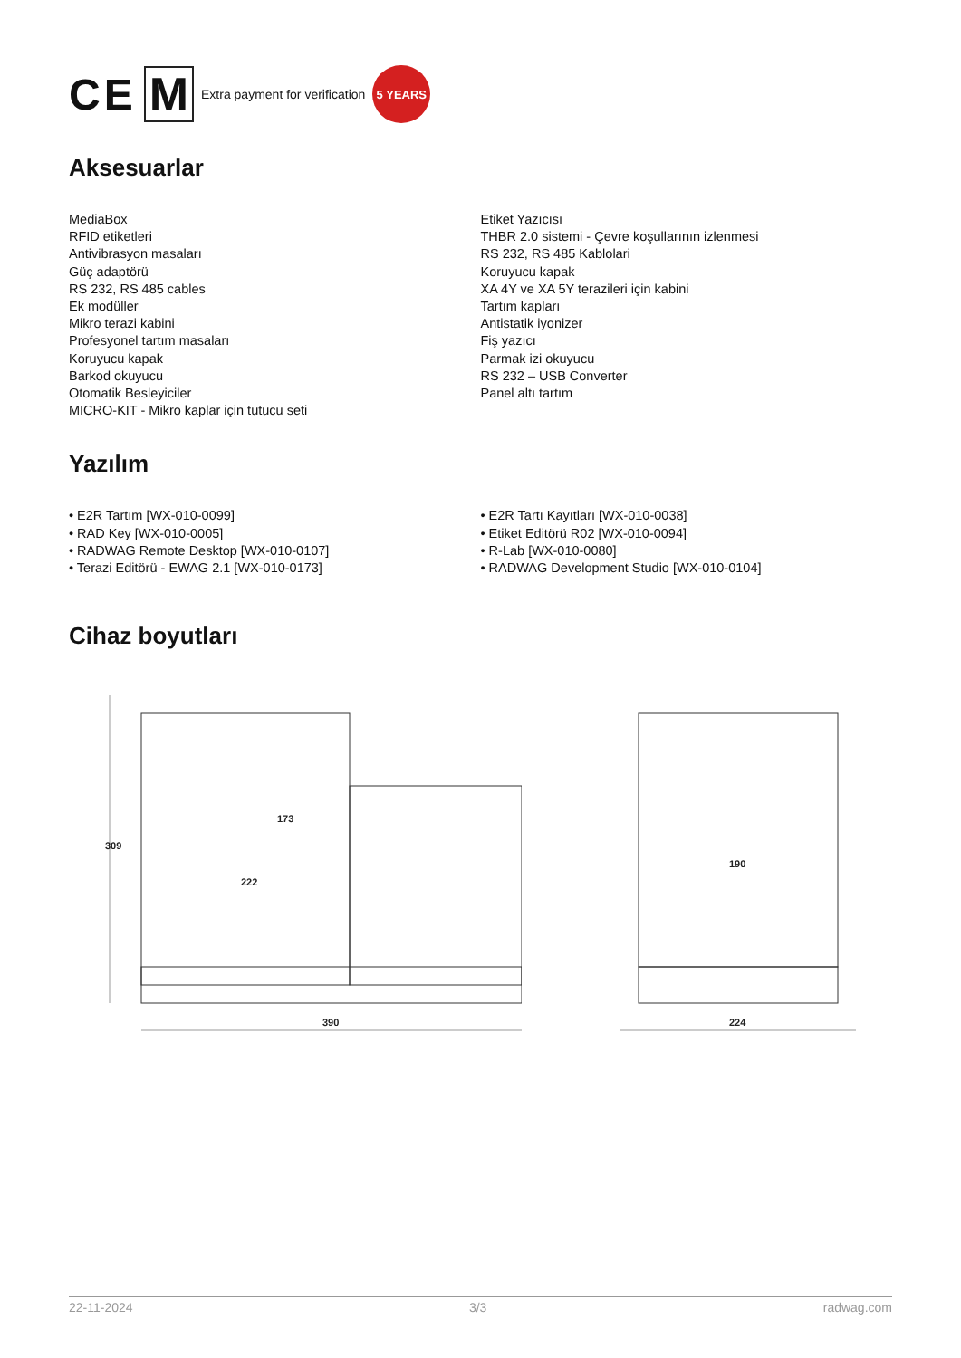CE M Extra payment for verification 5 YEARS
Aksesuarlar
MediaBox
RFID etiketleri
Antivibrasyon masaları
Güç adaptörü
RS 232, RS 485 cables
Ek modüller
Mikro terazi kabini
Profesyonel tartım masaları
Koruyucu kapak
Barkod okuyucu
Otomatik Besleyiciler
MICRO-KIT - Mikro kaplar için tutucu seti
Etiket Yazıcısı
THBR 2.0 sistemi - Çevre koşullarının izlenmesi
RS 232, RS 485 Kablolari
Koruyucu kapak
XA 4Y ve XA 5Y terazileri için kabini
Tartım kapları
Antistatik iyonizer
Fiş yazıcı
Parmak izi okuyucu
RS 232 – USB Converter
Panel altı tartım
Yazılım
• E2R Tartım [WX-010-0099]
• RAD Key [WX-010-0005]
• RADWAG Remote Desktop [WX-010-0107]
• Terazi Editörü - EWAG 2.1 [WX-010-0173]
• E2R Tartı Kayıtları [WX-010-0038]
• Etiket Editörü R02 [WX-010-0094]
• R-Lab [WX-010-0080]
• RADWAG Development Studio [WX-010-0104]
Cihaz boyutları
390
309
173
222
224
190
22-11-2024 3/3 radwag.com